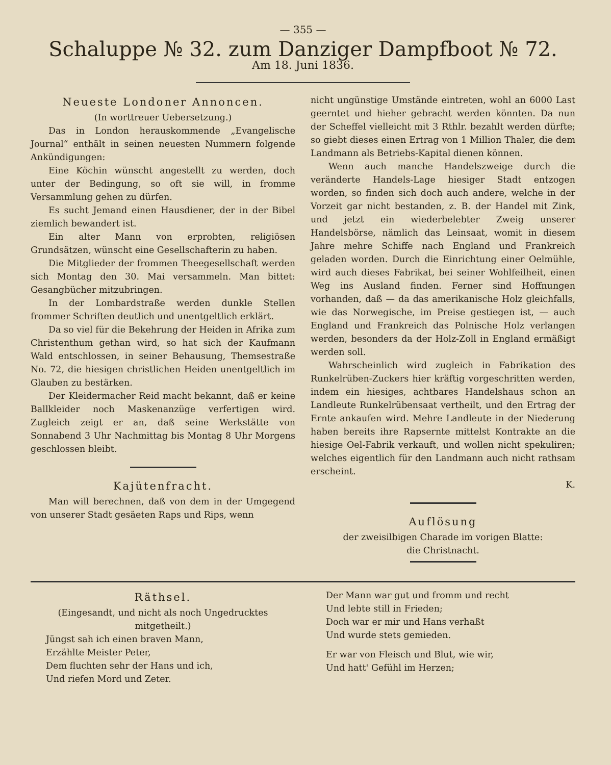— 355 —
Schaluppe № 32. zum Danziger Dampfboot № 72.
Am 18. Juni 1836.
Neueste Londoner Annoncen.
(In worttreuer Uebersetzung.)
Das in London herauskommende „Evangelische Journal“ enthält in seinen neuesten Nummern folgende Ankündigungen:
Eine Köchin wünscht angestellt zu werden, doch unter der Bedingung, so oft sie will, in fromme Versammlung gehen zu dürfen.
Es sucht Jemand einen Hausdiener, der in der Bibel ziemlich bewandert ist.
Ein alter Mann von erprobten, religiösen Grundsätzen, wünscht eine Gesellschafterin zu haben.
Die Mitglieder der frommen Theegesellschaft werden sich Montag den 30. Mai versammeln. Man bittet: Gesangbücher mitzubringen.
In der Lombardstraße werden dunkle Stellen frommer Schriften deutlich und unentgeltlich erklärt.
Da so viel für die Bekehrung der Heiden in Afrika zum Christenthum gethan wird, so hat sich der Kaufmann Wald entschlossen, in seiner Behausung, Themsestraße No. 72, die hiesigen christlichen Heiden unentgeltlich im Glauben zu bestärken.
Der Kleidermacher Reid macht bekannt, daß er keine Ballkleider noch Maskenanzüge verfertigen wird. Zugleich zeigt er an, daß seine Werkstätte von Sonnabend 3 Uhr Nachmittag bis Montag 8 Uhr Morgens geschlossen bleibt.
Kajütenfracht.
Man will berechnen, daß von dem in der Umgegend von unserer Stadt gesäeten Raps und Rips, wenn
nicht ungünstige Umstände eintreten, wohl an 6000 Last geerntet und hieher gebracht werden könnten. Da nun der Scheffel vielleicht mit 3 Rthlr. bezahlt werden dürfte; so giebt dieses einen Ertrag von 1 Million Thaler, die dem Landmann als Betriebs-Kapital dienen können.
Wenn auch manche Handelszweige durch die veränderte Handels-Lage hiesiger Stadt entzogen worden, so finden sich doch auch andere, welche in der Vorzeit gar nicht bestanden, z. B. der Handel mit Zink, und jetzt ein wiederbelebter Zweig unserer Handelsbörse, nämlich das Leinsaat, womit in diesem Jahre mehre Schiffe nach England und Frankreich geladen worden. Durch die Einrichtung einer Oelmühle, wird auch dieses Fabrikat, bei seiner Wohlfeilheit, einen Weg ins Ausland finden. Ferner sind Hoffnungen vorhanden, daß — da das amerikanische Holz gleichfalls, wie das Norwegische, im Preise gestiegen ist, — auch England und Frankreich das Polnische Holz verlangen werden, besonders da der Holz-Zoll in England ermäßigt werden soll.
Wahrscheinlich wird zugleich in Fabrikation des Runkelrüben-Zuckers hier kräftig vorgeschritten werden, indem ein hiesiges, achtbares Handelshaus schon an Landleute Runkelrübensaat vertheilt, und den Ertrag der Ernte ankaufen wird. Mehre Landleute in der Niederung haben bereits ihre Rapsernte mittelst Kontrakte an die hiesige Oel-Fabrik verkauft, und wollen nicht spekuliren; welches eigentlich für den Landmann auch nicht rathsam erscheint.
K.
Auflösung
der zweisilbigen Charade im vorigen Blatte:
die Christnacht.
Räthsel.
(Eingesandt, und nicht als noch Ungedrucktes mitgetheilt.)
Jüngst sah ich einen braven Mann,
Erzählte Meister Peter,
Dem fluchten sehr der Hans und ich,
Und riefen Mord und Zeter.
Der Mann war gut und fromm und recht
Und lebte still in Frieden;
Doch war er mir und Hans verhaßt
Und wurde stets gemieden.
Er war von Fleisch und Blut, wie wir,
Und hatt' Gefühl im Herzen;